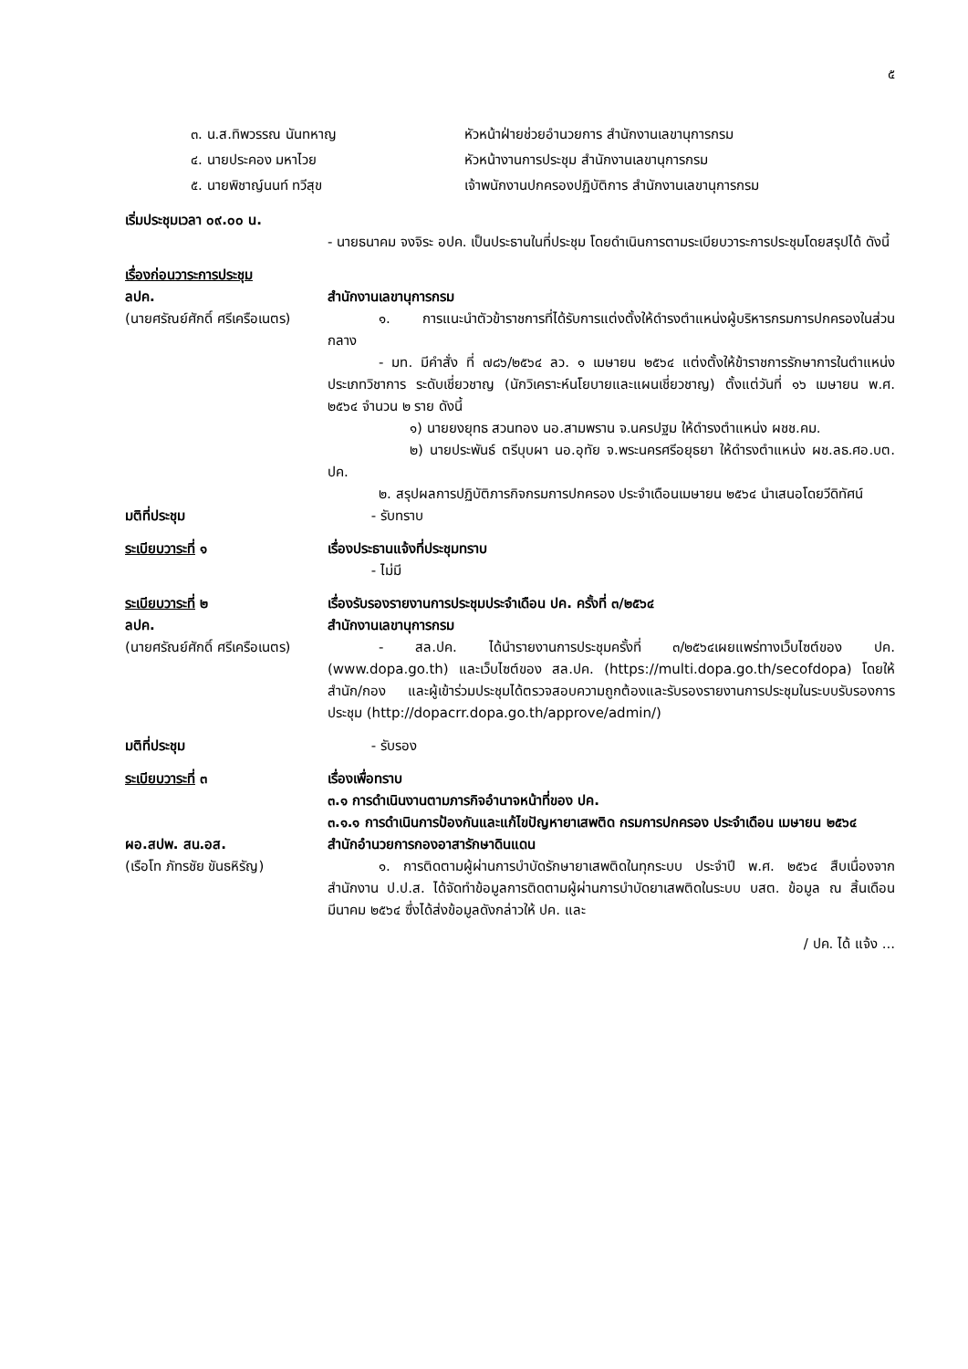๕
๓. น.ส.ทิพวรรณ นันทหาญ หัวหน้าฝ่ายช่วยอำนวยการ สำนักงานเลขานุการกรม
๔. นายประคอง มหาไวย หัวหน้างานการประชุม สำนักงานเลขานุการกรม
๕. นายพิชาญ์นนท์ ทวีสุข เจ้าพนักงานปกครองปฏิบัติการ สำนักงานเลขานุการกรม
เริ่มประชุมเวลา ๐๙.๐๐ น.
- นายธนาคม จงจิระ อปค. เป็นประธานในที่ประชุม โดยดำเนินการตามระเบียบวาระการประชุมโดยสรุปได้ ดังนี้
เรื่องก่อนวาระการประชุม
ลปค. สำนักงานเลขานุการกรม
(นายศรัณย์ศักดิ์ ศรีเครือเนตร)
๑. การแนะนำตัวข้าราชการที่ได้รับการแต่งตั้งให้ดำรงตำแหน่งผู้บริหารกรมการปกครองในส่วนกลาง
- มท. มีคำสั่ง ที่ ๗๘๖/๒๕๖๔ ลว. ๑ เมษายน ๒๕๖๔ แต่งตั้งให้ข้าราชการรักษาการในตำแหน่ง ประเภทวิชาการ ระดับเชี่ยวชาญ (นักวิเคราะห์นโยบายและแผนเชี่ยวชาญ) ตั้งแต่วันที่ ๑๖ เมษายน พ.ศ. ๒๕๖๔ จำนวน ๒ ราย ดังนี้
๑) นายยงยุทธ สวนทอง นอ.สามพราน จ.นครปฐม ให้ดำรงตำแหน่ง ผชช.คม.
๒) นายประพันธ์ ตรีบุบผา นอ.อุทัย จ.พระนครศรีอยุธยา ให้ดำรงตำแหน่ง ผช.ลธ.ศอ.บต. ปค.
๒. สรุปผลการปฏิบัติภารกิจกรมการปกครอง ประจำเดือนเมษายน ๒๕๖๔ นำเสนอโดยวีดิทัศน์
มติที่ประชุม - รับทราบ
ระเบียบวาระที่ ๑ เรื่องประธานแจ้งที่ประชุมทราบ
- ไม่มี
ระเบียบวาระที่ ๒ เรื่องรับรองรายงานการประชุมประจำเดือน ปค. ครั้งที่ ๓/๒๕๖๔
ลปค. สำนักงานเลขานุการกรม
(นายศรัณย์ศักดิ์ ศรีเครือเนตร)
- สล.ปค. ได้นำรายงานการประชุมครั้งที่ ๓/๒๕๖๔เผยแพร่ทางเว็บไซต์ของ ปค. (www.dopa.go.th) และเว็บไซต์ของ สล.ปค. (https://multi.dopa.go.th/secofdopa) โดยให้ สำนัก/กอง และผู้เข้าร่วมประชุมได้ตรวจสอบความถูกต้องและรับรองรายงานการประชุมในระบบรับรองการประชุม (http://dopacrr.dopa.go.th/approve/admin/)
มติที่ประชุม - รับรอง
ระเบียบวาระที่ ๓ เรื่องเพื่อทราบ
๓.๑ การดำเนินงานตามภารกิจอำนาจหน้าที่ของ ปค.
๓.๑.๑ การดำเนินการป้องกันและแก้ไขปัญหายาเสพติด กรมการปกครอง ประจำเดือน เมษายน ๒๕๖๔
ผอ.สปพ. สน.อส. สำนักอำนวยการกองอาสารักษาดินแดน
(เรือโท ภัทรชัย ขันธหิรัญ)
๑. การติดตามผู้ผ่านการบำบัดรักษายาเสพติดในทุกระบบ ประจำปี พ.ศ. ๒๕๖๔ สืบเนื่องจากสำนักงาน ป.ป.ส. ได้จัดทำข้อมูลการติดตามผู้ผ่านการบำบัดยาเสพติดในระบบ บสต. ข้อมูล ณ สิ้นเดือนมีนาคม ๒๕๖๔ ซึ่งได้ส่งข้อมูลดังกล่าวให้ ปค. และ
/ ปค. ได้ แจ้ง ...